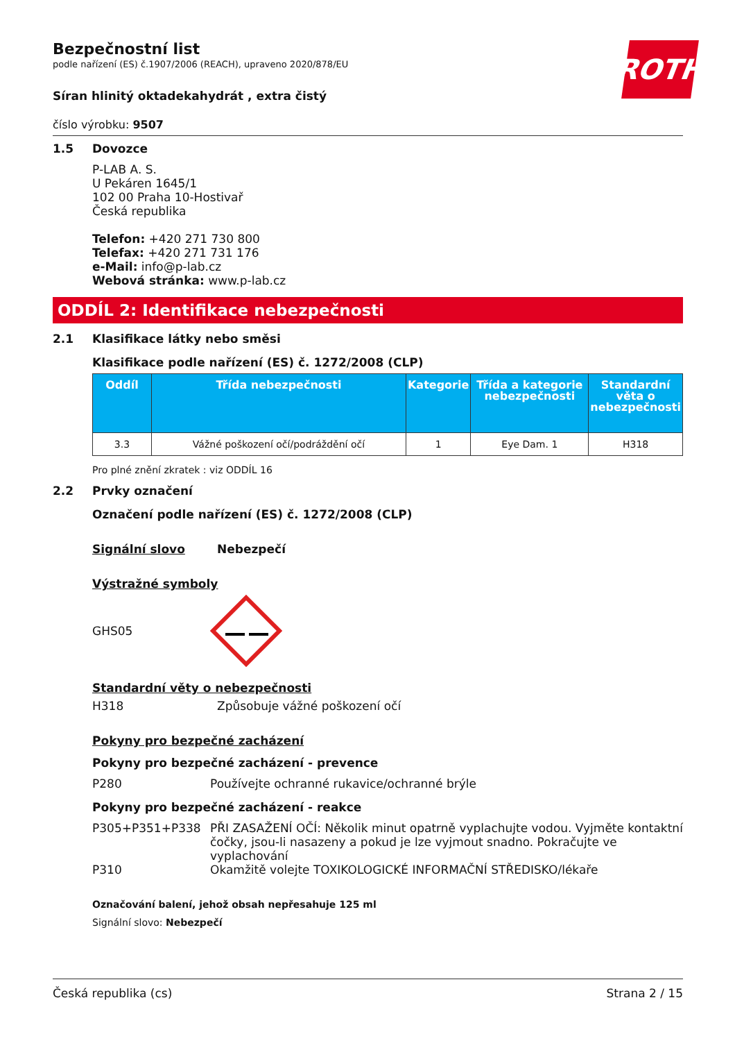ROTH
Bezpečnostní list
podle nařízení (ES) č.1907/2006 (REACH), upraveno 2020/878/EU
Síran hlinitý oktadekahydrát , extra čistý
číslo výrobku: 9507
1.5 Dovozce
P-LAB A. S.
U Pekáren 1645/1
102 00 Praha 10-Hostivař
Česká republika
Telefon: +420 271 730 800
Telefax: +420 271 731 176
e-Mail: info@p-lab.cz
Webová stránka: www.p-lab.cz
ODDÍL 2: Identifikace nebezpečnosti
2.1 Klasifikace látky nebo směsi
Klasifikace podle nařízení (ES) č. 1272/2008 (CLP)
| Oddíl | Třída nebezpečnosti | Kategorie | Třída a kategorie nebezpečnosti | Standardní věta o nebezpečnosti |
| --- | --- | --- | --- | --- |
| 3.3 | Vážné poškození očí/podráždění očí | 1 | Eye Dam. 1 | H318 |
Pro plné znění zkratek : viz ODDÍL 16
2.2 Prvky označení
Označení podle nařízení (ES) č. 1272/2008 (CLP)
Signální slovo Nebezpečí
Výstražné symboly
GHS05
Standardní věty o nebezpečnosti
H318 Způsobuje vážné poškození očí
Pokyny pro bezpečné zacházení
Pokyny pro bezpečné zacházení - prevence
P280 Používejte ochranné rukavice/ochranné brýle
Pokyny pro bezpečné zacházení - reakce
P305+P351+P338 PŘI ZASAŽENÍ OČÍ: Několik minut opatrně vyplachujte vodou. Vyjměte kontaktní čočky, jsou-li nasazeny a pokud je lze vyjmout snadno. Pokračujte ve vyplachování
P310 Okamžitě volejte TOXIKOLOGICKÉ INFORMAČNÍ STŘEDISKO/lékaře
Označování balení, jehož obsah nepřesahuje 125 ml
Signální slovo: Nebezpečí
Česká republika (cs) Strana 2 / 15